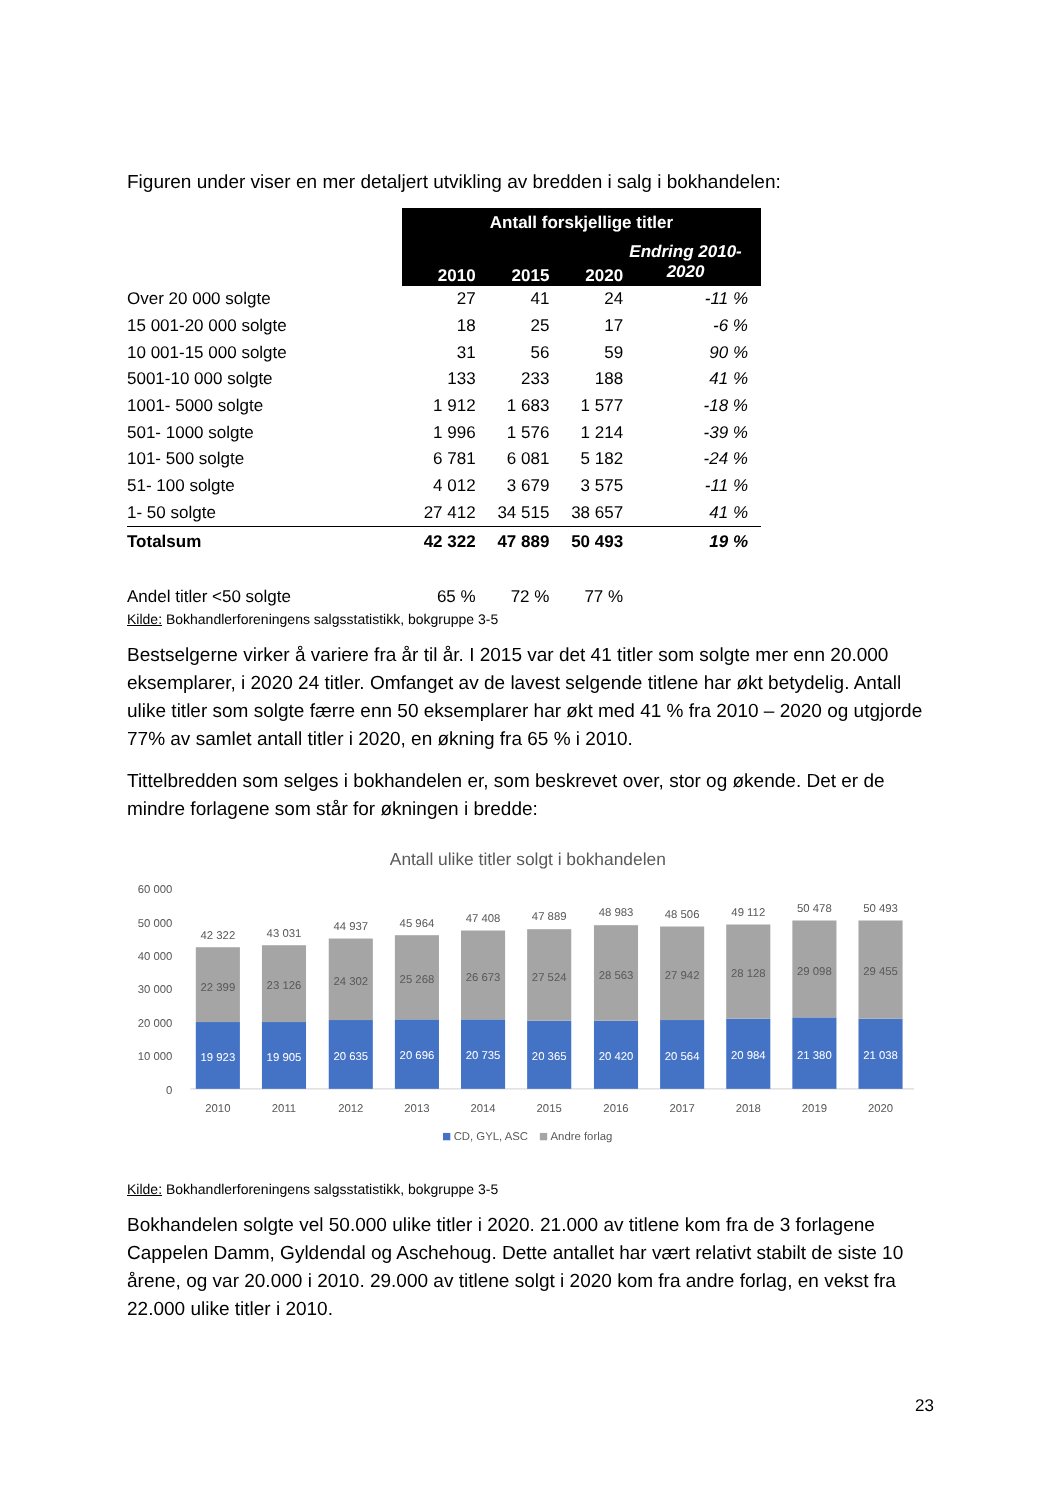Figuren under viser en mer detaljert utvikling av bredden i salg i bokhandelen:
| | Antall forskjellige titler | | | |
| --- | --- | --- | --- | --- |
| | 2010 | 2015 | 2020 | Endring 2010- 2020 |
| Over 20 000 solgte | 27 | 41 | 24 | -11 % |
| 15 001-20 000 solgte | 18 | 25 | 17 | -6 % |
| 10 001-15 000 solgte | 31 | 56 | 59 | 90 % |
| 5001-10 000 solgte | 133 | 233 | 188 | 41 % |
| 1001- 5000 solgte | 1 912 | 1 683 | 1 577 | -18 % |
| 501- 1000 solgte | 1 996 | 1 576 | 1 214 | -39 % |
| 101- 500 solgte | 6 781 | 6 081 | 5 182 | -24 % |
| 51- 100 solgte | 4 012 | 3 679 | 3 575 | -11 % |
| 1- 50 solgte | 27 412 | 34 515 | 38 657 | 41 % |
| Totalsum | 42 322 | 47 889 | 50 493 | 19 % |
| Andel titler <50 solgte | 65 % | 72 % | 77 % | |
Kilde: Bokhandlerforeningens salgsstatistikk, bokgruppe 3-5
Bestselgerne virker å variere fra år til år. I 2015 var det 41 titler som solgte mer enn 20.000 eksemplarer, i 2020 24 titler. Omfanget av de lavest selgende titlene har økt betydelig. Antall ulike titler som solgte færre enn 50 eksemplarer har økt med 41 % fra 2010 – 2020 og utgjorde 77% av samlet antall titler i 2020, en økning fra 65 % i 2010.
Tittelbredden som selges i bokhandelen er, som beskrevet over, stor og økende. Det er de mindre forlagene som står for økningen i bredde:
Antall ulike titler solgt i bokhandelen
60 000
50 000
40 000
30 000
20 000
10 000
0
42 322
43 031
44 937
45 964
47 408
47 889
48 983
48 506
49 112
50 478
50 493
22 399
23 126
24 302
25 268
26 673
27 524
28 563
27 942
28 128
29 098
29 455
19 923
19 905
20 635
20 696
20 735
20 365
20 420
20 564
20 984
21 380
21 038
2010
2011
2012
2013
2014
2015
2016
2017
2018
2019
2020
CD, GYL, ASC
Andre forlag
Kilde: Bokhandlerforeningens salgsstatistikk, bokgruppe 3-5
Bokhandelen solgte vel 50.000 ulike titler i 2020. 21.000 av titlene kom fra de 3 forlagene Cappelen Damm, Gyldendal og Aschehoug. Dette antallet har vært relativt stabilt de siste 10 årene, og var 20.000 i 2010. 29.000 av titlene solgt i 2020 kom fra andre forlag, en vekst fra 22.000 ulike titler i 2010.
23